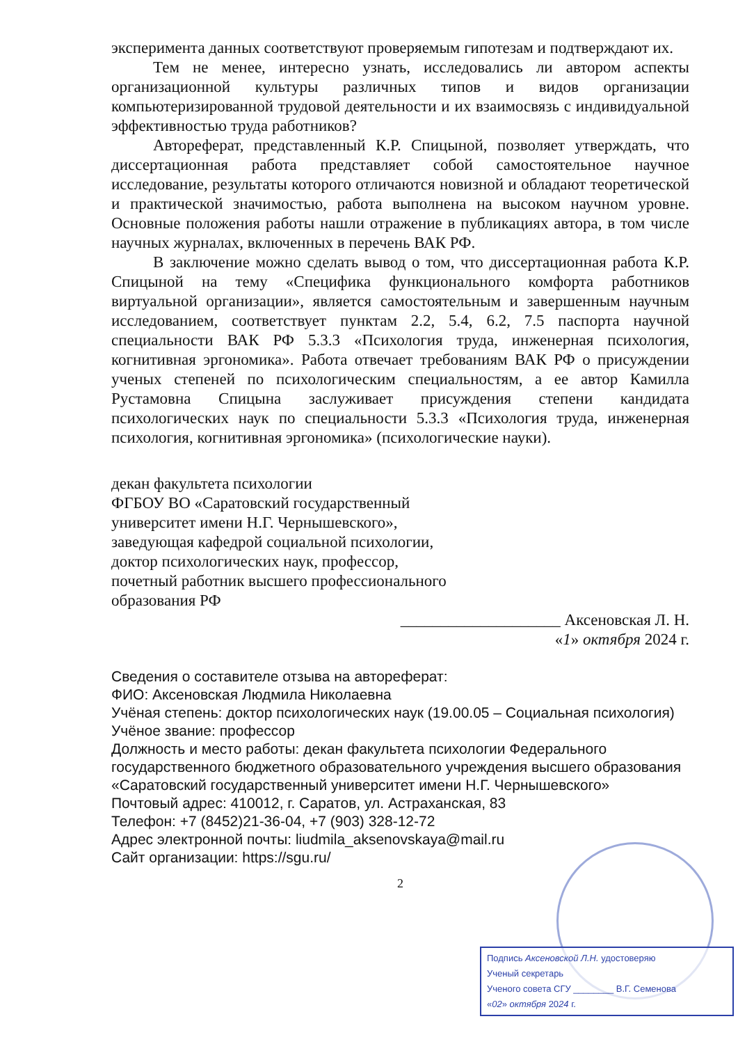эксперимента данных соответствуют проверяемым гипотезам и подтверждают их.
Тем не менее, интересно узнать, исследовались ли автором аспекты организационной культуры различных типов и видов организации компьютеризированной трудовой деятельности и их взаимосвязь с индивидуальной эффективностью труда работников?
Автореферат, представленный К.Р. Спицыной, позволяет утверждать, что диссертационная работа представляет собой самостоятельное научное исследование, результаты которого отличаются новизной и обладают теоретической и практической значимостью, работа выполнена на высоком научном уровне. Основные положения работы нашли отражение в публикациях автора, в том числе научных журналах, включенных в перечень ВАК РФ.
В заключение можно сделать вывод о том, что диссертационная работа К.Р. Спицыной на тему «Специфика функционального комфорта работников виртуальной организации», является самостоятельным и завершенным научным исследованием, соответствует пунктам 2.2, 5.4, 6.2, 7.5 паспорта научной специальности ВАК РФ 5.3.3 «Психология труда, инженерная психология, когнитивная эргономика». Работа отвечает требованиям ВАК РФ о присуждении ученых степеней по психологическим специальностям, а ее автор Камилла Рустамовна Спицына заслуживает присуждения степени кандидата психологических наук по специальности 5.3.3 «Психология труда, инженерная психология, когнитивная эргономика» (психологические науки).
декан факультета психологии
ФГБОУ ВО «Саратовский государственный
университет имени Н.Г. Чернышевского»,
заведующая кафедрой социальной психологии,
доктор психологических наук, профессор,
почетный работник высшего профессионального
образования РФ
____________________ Аксеновская Л. Н.
«1» октября 2024 г.
Сведения о составителе отзыва на автореферат:
ФИО: Аксеновская Людмила Николаевна
Учёная степень: доктор психологических наук (19.00.05 – Социальная психология)
Учёное звание: профессор
Должность и место работы: декан факультета психологии Федерального государственного бюджетного образовательного учреждения высшего образования «Саратовский государственный университет имени Н.Г. Чернышевского»
Почтовый адрес: 410012, г. Саратов, ул. Астраханская, 83
Телефон: +7 (8452)21-36-04, +7 (903) 328-12-72
Адрес электронной почты: liudmila_aksenovskaya@mail.ru
Сайт организации: https://sgu.ru/
2
Подпись Аксеновской Л.Н. удостоверяю
Ученый секретарь
Ученого совета СГУ ________ В.Г. Семенова
«02» октября 2024 г.